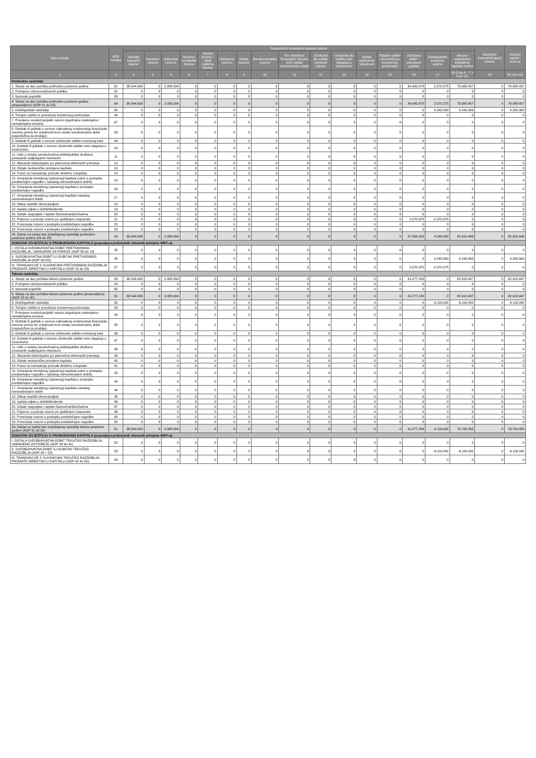| Opis pozicije | AOP oznaka | Raspoloživo imateljima kapitala matice | | | | | | | | | | | | | | | | Manjinski (nekontrolirajući) interes | Ukupno kapital i rezerve |
| --- | --- | --- | --- | --- | --- | --- | --- | --- | --- | --- | --- | --- | --- | --- | --- | --- | --- | --- | --- |
| | | Temeljni (upisani) kapital | Kapitalne rezerve | Zakonske rezerve | Rezerve za vlastite dionice | Vlastite dionice i udjeli (odbitna stavka) | Statutarne rezerve | Ostale rezerve | Revalorizacijske rezerve | Fer vrijednost financijske imovine kroz ostalu sveobuhvatnu dobit | Učinkoviti dio zaštite novčanih tokova | Učinkoviti dio zaštite neto ulaganja u inozemstvu | Ostale rezerve fer vrijednosti | Tečajne razlike od preračuna inozemnog poslovanja | Zadržana dobit / preneseni gubitak | Dobit/gubitak poslovne godine | Ukupno raspoloživo imateljima kapitala matice | | |
| 1 | 2 | 3 | 4 | 5 | 6 | 7 | 8 | 9 | 10 | 11 | 12 | 13 | 14 | 15 | 16 | 17 | 18 (3 do 6 - 7 + 8 do 17) | 19 | 20 (18+19) |
| Prethodno razdoblje | | | | | | | | | | | | | | | | | | | |
| 1. Stanje na dan početka prethodne poslovne godine | 01 | 38.544.000 | 0 | 2.088.304 | 0 | 0 | 0 | 0 | 0 | 0 | 0 | 0 | 0 | 0 | 34.985.878 | 2.070.375 | 78.088.457 | 0 | 78.088.457 |
| 2. Promjene računovodstvenih politika | 02 | 0 | 0 | 0 | 0 | 0 | 0 | 0 | 0 | 0 | 0 | 0 | 0 | 0 | 0 | 0 | 0 | 0 | 0 |
| 3. Ispravak pogreški | 03 | 0 | 0 | 0 | 0 | 0 | 0 | 0 | 0 | 0 | 0 | 0 | 0 | 0 | 0 | 0 | 0 | 0 | 0 |
| 4. Stanje na dan početka prethodne poslovne godine (prepravljeno) (AOP 01 do 03) | 04 | 38.544.000 | 0 | 2.088.304 | 0 | 0 | 0 | 0 | 0 | 0 | 0 | 0 | 0 | 0 | 34.985.878 | 2.070.375 | 78.088.457 | 0 | 78.088.457 |
| 5. Dobit/gubitak razdoblja | 05 | 0 | 0 | 0 | 0 | 0 | 0 | 0 | 0 | 0 | 0 | 0 | 0 | 0 | 0 | 4.240.069 | 4.240.069 | 0 | 4.240.069 |
| 6. Tečajne razlike iz preračuna inozemnog poslovanja | 06 | 0 | 0 | 0 | 0 | 0 | 0 | 0 | 0 | 0 | 0 | 0 | 0 | 0 | 0 | 0 | 0 | 0 | 0 |
| 7. Promjene revalorizacijskih rezervi dugotrajne materijalne i nematerijalne imovine | 07 | 0 | 0 | 0 | 0 | 0 | 0 | 0 | 0 | 0 | 0 | 0 | 0 | 0 | 0 | 0 | 0 | 0 | 0 |
| 8. Dobitak ili gubitak s osnove naknadnog vrednovanja financijske imovine prema fer vrijednosti kroz ostalu sveobuhvatnu dobit (raspoloživa za prodaju) | 08 | 0 | 0 | 0 | 0 | 0 | 0 | 0 | 0 | 0 | 0 | 0 | 0 | 0 | 0 | 0 | 0 | 0 | 0 |
| 9. Dobitak ili gubitak s osnove učinkovite zaštite novčanog toka | 09 | 0 | 0 | 0 | 0 | 0 | 0 | 0 | 0 | 0 | 0 | 0 | 0 | 0 | 0 | 0 | 0 | 0 | 0 |
| 10. Dobitak ili gubitak s osnove učinkovite zaštite neto ulaganja u inozemstvu | 10 | 0 | 0 | 0 | 0 | 0 | 0 | 0 | 0 | 0 | 0 | 0 | 0 | 0 | 0 | 0 | 0 | 0 | 0 |
| 11. Udio u ostaloj sveobuhvatnoj dobiti/gubitku društava povezanih sudjelujućim interesom | 11 | 0 | 0 | 0 | 0 | 0 | 0 | 0 | 0 | 0 | 0 | 0 | 0 | 0 | 0 | 0 | 0 | 0 | 0 |
| 12. Aktuarski dobici/gubici po planovima definiranih primanja | 12 | 0 | 0 | 0 | 0 | 0 | 0 | 0 | 0 | 0 | 0 | 0 | 0 | 0 | 0 | 0 | 0 | 0 | 0 |
| 13. Ostale nevlasničke promjene kapitala | 13 | 0 | 0 | 0 | 0 | 0 | 0 | 0 | 0 | 0 | 0 | 0 | 0 | 0 | 0 | 0 | 0 | 0 | 0 |
| 14. Porez na transakcije priznate direktno u kapitalu | 14 | 0 | 0 | 0 | 0 | 0 | 0 | 0 | 0 | 0 | 0 | 0 | 0 | 0 | 0 | 0 | 0 | 0 | 0 |
| 15. Smanjenje temeljnog (upisanog) kapitala (osim u postupku predstečajne nagodbe i nastalog reinvestiranjem dobiti) | 15 | 0 | 0 | 0 | 0 | 0 | 0 | 0 | 0 | 0 | 0 | 0 | 0 | 0 | 0 | 0 | 0 | 0 | 0 |
| 16. Smanjenje temeljnog (upisanog) kapitala u postupku predstečajne nagodbe | 16 | 0 | 0 | 0 | 0 | 0 | 0 | 0 | 0 | 0 | 0 | 0 | 0 | 0 | 0 | 0 | 0 | 0 | 0 |
| 17. Smanjenje temeljnog (upisanog) kapitala nastalog reinvestiranjem dobiti | 17 | 0 | 0 | 0 | 0 | 0 | 0 | 0 | 0 | 0 | 0 | 0 | 0 | 0 | 0 | 0 | 0 | 0 | 0 |
| 18. Otkup vlastitih dionica/udjela | 18 | 0 | 0 | 0 | 0 | 0 | 0 | 0 | 0 | 0 | 0 | 0 | 0 | 0 | 0 | 0 | 0 | 0 | 0 |
| 19. Isplata udjela u dobiti/dividende | 19 | 0 | 0 | 0 | 0 | 0 | 0 | 0 | 0 | 0 | 0 | 0 | 0 | 0 | 0 | 0 | 0 | 0 | 0 |
| 20. Ostale raspodjele i isplate članovima/dioničarima | 20 | 0 | 0 | 0 | 0 | 0 | 0 | 0 | 0 | 0 | 0 | 0 | 0 | 0 | 0 | 0 | 0 | 0 | 0 |
| 21. Prijenos u pozicije rezervi po godišnjem rasporedu | 21 | 0 | 0 | 0 | 0 | 0 | 0 | 0 | 0 | 0 | 0 | 0 | 0 | 0 | 2.070.375 | -2.070.375 | 0 | 0 | 0 |
| 22. Povećanje rezervi u postupku predstečajne nagodbe | 22 | 0 | 0 | 0 | 0 | 0 | 0 | 0 | 0 | 0 | 0 | 0 | 0 | 0 | 0 | 0 | 0 | 0 | 0 |
| 23. Povećanje rezervi u postupku predstečajne nagodbe | 23 | 0 | 0 | 0 | 0 | 0 | 0 | 0 | 0 | 0 | 0 | 0 | 0 | 0 | 0 | 0 | 0 | 0 | 0 |
| 24. Stanje na zadnji dan izvještajnog razdoblja prethodne poslovne godine (04 do 23) | 24 | 38.544.000 | 0 | 2.088.304 | 0 | 0 | 0 | 0 | 0 | 0 | 0 | 0 | 0 | 0 | 37.056.253 | 4.240.069 | 82.910.446 | 0 | 82.910.446 |
| DODATAK IZVJEŠTAJU O PROMJENAMA KAPITALA (popunjava poduzetnik obveznik primjene MSFI-a) | | | | | | | | | | | | | | | | | | | |
| I. OSTALA SVEOBUHVATNA DOBIT PRETHODNOG RAZDOBLJA, UMANJENO ZA POREZE (AOP 06 do 14) | 25 | 0 | 0 | 0 | 0 | 0 | 0 | 0 | 0 | 0 | 0 | 0 | 0 | 0 | 0 | 0 | 0 | 0 | 0 |
| II. SVEOBUHVATNA DOBIT ILI GUBITAK PRETHODNOG RAZDOBLJA (AOP 05+25) | 26 | 0 | 0 | 0 | 0 | 0 | 0 | 0 | 0 | 0 | 0 | 0 | 0 | 0 | 0 | 4.240.069 | 4.240.069 | 0 | 4.240.069 |
| III. TRANSAKCIJE S VLASNICIMA PRETHODNOG RAZDOBLJA PRIZNATE DIREKTNO U KAPITALU (AOP 15 do 23) | 27 | 0 | 0 | 0 | 0 | 0 | 0 | 0 | 0 | 0 | 0 | 0 | 0 | 0 | 2.070.375 | -2.070.375 | 0 | 0 | 0 |
| Tekuće razdoblje | | | | | | | | | | | | | | | | | | | |
| 1. Stanje na dan početka tekuće poslovne godine | 28 | 38.544.000 | 0 | 2.088.304 | 0 | 0 | 0 | 0 | 0 | 0 | 0 | 0 | 0 | 0 | 41.277.243 | 0 | 82.910.447 | 0 | 82.910.447 |
| 2. Promjene računovodstvenih politika | 29 | 0 | 0 | 0 | 0 | 0 | 0 | 0 | 0 | 0 | 0 | 0 | 0 | 0 | 0 | 0 | 0 | 0 | 0 |
| 3. Ispravak pogreški | 30 | 0 | 0 | 0 | 0 | 0 | 0 | 0 | 0 | 0 | 0 | 0 | 0 | 0 | 0 | 0 | 0 | 0 | 0 |
| 4. Stanje na dan početka tekuće poslovne godine (prepravljeno) (AOP 28 do 30) | 31 | 38.544.000 | 0 | 2.088.304 | 0 | 0 | 0 | 0 | 0 | 0 | 0 | 0 | 0 | 0 | 41.277.243 | 0 | 82.910.447 | 0 | 82.910.447 |
| 5. Dobit/gubitak razdoblja | 32 | 0 | 0 | 0 | 0 | 0 | 0 | 0 | 0 | 0 | 0 | 0 | 0 | 0 | 0 | -6.116.092 | -6.116.092 | 0 | -6.116.092 |
| 6. Tečajne razlike iz preračuna inozemnog poslovanja | 33 | 0 | 0 | 0 | 0 | 0 | 0 | 0 | 0 | 0 | 0 | 0 | 0 | 0 | 0 | 0 | 0 | 0 | 0 |
| 7. Promjene revalorizacijskih rezervi dugotrajne materijalne i nematerijalne imovine | 34 | 0 | 0 | 0 | 0 | 0 | 0 | 0 | 0 | 0 | 0 | 0 | 0 | 0 | 0 | 0 | 0 | 0 | 0 |
| 8. Dobitak ili gubitak s osnove naknadnog vrednovanja financijske imovine prema fer vrijednosti kroz ostalu sveobuhvatnu dobit (raspoloživa za prodaju) | 35 | 0 | 0 | 0 | 0 | 0 | 0 | 0 | 0 | 0 | 0 | 0 | 0 | 0 | 0 | 0 | 0 | 0 | 0 |
| 9. Dobitak ili gubitak s osnove učinkovite zaštite novčanog toka | 36 | 0 | 0 | 0 | 0 | 0 | 0 | 0 | 0 | 0 | 0 | 0 | 0 | 0 | 0 | 0 | 0 | 0 | 0 |
| 10. Dobitak ili gubitak s osnove učinkovite zaštite neto ulaganja u inozemstvu | 37 | 0 | 0 | 0 | 0 | 0 | 0 | 0 | 0 | 0 | 0 | 0 | 0 | 0 | 0 | 0 | 0 | 0 | 0 |
| 11. Udio u ostaloj sveobuhvatnoj dobiti/gubitku društava povezanih sudjelujućim interesom | 38 | 0 | 0 | 0 | 0 | 0 | 0 | 0 | 0 | 0 | 0 | 0 | 0 | 0 | 0 | 0 | 0 | 0 | 0 |
| 12. Aktuarski dobici/gubici po planovima definiranih primanja | 39 | 0 | 0 | 0 | 0 | 0 | 0 | 0 | 0 | 0 | 0 | 0 | 0 | 0 | 0 | 0 | 0 | 0 | 0 |
| 13. Ostale nevlasničke promjene kapitala | 40 | 0 | 0 | 0 | 0 | 0 | 0 | 0 | 0 | 0 | 0 | 0 | 0 | 0 | 0 | 0 | 0 | 0 | 0 |
| 14. Porez na transakcije priznate direktno u kapitalu | 41 | 0 | 0 | 0 | 0 | 0 | 0 | 0 | 0 | 0 | 0 | 0 | 0 | 0 | 0 | 0 | 0 | 0 | 0 |
| 15. Smanjenje temeljnog (upisanog) kapitala (osim u postupku predstečajne nagodbe i nastalog reinvestiranjem dobiti) | 42 | 0 | 0 | 0 | 0 | 0 | 0 | 0 | 0 | 0 | 0 | 0 | 0 | 0 | 0 | 0 | 0 | 0 | 0 |
| 16. Smanjenje temeljnog (upisanog) kapitala u postupku predstečajne nagodbe | 43 | 0 | 0 | 0 | 0 | 0 | 0 | 0 | 0 | 0 | 0 | 0 | 0 | 0 | 0 | 0 | 0 | 0 | 0 |
| 17. Smanjenje temeljnog (upisanog) kapitala nastalog reinvestiranjem dobiti | 44 | 0 | 0 | 0 | 0 | 0 | 0 | 0 | 0 | 0 | 0 | 0 | 0 | 0 | 0 | 0 | 0 | 0 | 0 |
| 18. Otkup vlastitih dionica/udjela | 45 | 0 | 0 | 0 | 0 | 0 | 0 | 0 | 0 | 0 | 0 | 0 | 0 | 0 | 0 | 0 | 0 | 0 | 0 |
| 19. Isplata udjela u dobiti/dividende | 46 | 0 | 0 | 0 | 0 | 0 | 0 | 0 | 0 | 0 | 0 | 0 | 0 | 0 | 0 | 0 | 0 | 0 | 0 |
| 20. Ostale raspodjele i isplate članovima/dioničarima | 47 | 0 | 0 | 0 | 0 | 0 | 0 | 0 | 0 | 0 | 0 | 0 | 0 | 0 | 0 | 0 | 0 | 0 | 0 |
| 21. Prijenos u pozicije rezervi po godišnjem rasporedu | 48 | 0 | 0 | 0 | 0 | 0 | 0 | 0 | 0 | 0 | 0 | 0 | 0 | 0 | 0 | 0 | 0 | 0 | 0 |
| 22. Povećanje rezervi u postupku predstečajne nagodbe | 49 | 0 | 0 | 0 | 0 | 0 | 0 | 0 | 0 | 0 | 0 | 0 | 0 | 0 | 0 | 0 | 0 | 0 | 0 |
| 23. Povećanje rezervi u postupku predstečajne nagodbe | 50 | 0 | 0 | 0 | 0 | 0 | 0 | 0 | 0 | 0 | 0 | 0 | 0 | 0 | 0 | 0 | 0 | 0 | 0 |
| 24. Stanje na zadnji dan izvještajnog razdoblja tekuće poslovne godine (AOP 31 do 50) | 51 | 38.544.000 | 0 | 2.088.304 | 0 | 0 | 0 | 0 | 0 | 0 | 0 | 0 | 0 | 0 | 41.277.243 | -6.116.092 | 76.794.355 | 0 | 76.794.355 |
| DODATAK IZVJEŠTAJU O PROMJENAMA KAPITALA (popunjava poduzetnik obveznik primjene MSFI-a) | | | | | | | | | | | | | | | | | | | |
| I. OSTALA SVEOBUHVATNA DOBIT TEKUĆEG RAZDOBLJA, UMANJENO ZA POREZE (AOP 33 do 41) | 52 | 0 | 0 | 0 | 0 | 0 | 0 | 0 | 0 | 0 | 0 | 0 | 0 | 0 | 0 | 0 | 0 | 0 | 0 |
| II. SVEOBUHVATNA DOBIT ILI GUBITAK TEKUĆEG RAZDOBLJA (AOP 32 + 52) | 53 | 0 | 0 | 0 | 0 | 0 | 0 | 0 | 0 | 0 | 0 | 0 | 0 | 0 | 0 | -6.116.092 | -6.116.092 | 0 | -6.116.092 |
| III. TRANSAKCIJE S VLASNICIMA TEKUĆEG RAZDOBLJA PRIZNATE DIREKTNO U KAPITALU (AOP 42 do 50) | 54 | 0 | 0 | 0 | 0 | 0 | 0 | 0 | 0 | 0 | 0 | 0 | 0 | 0 | 0 | 0 | 0 | 0 | 0 |